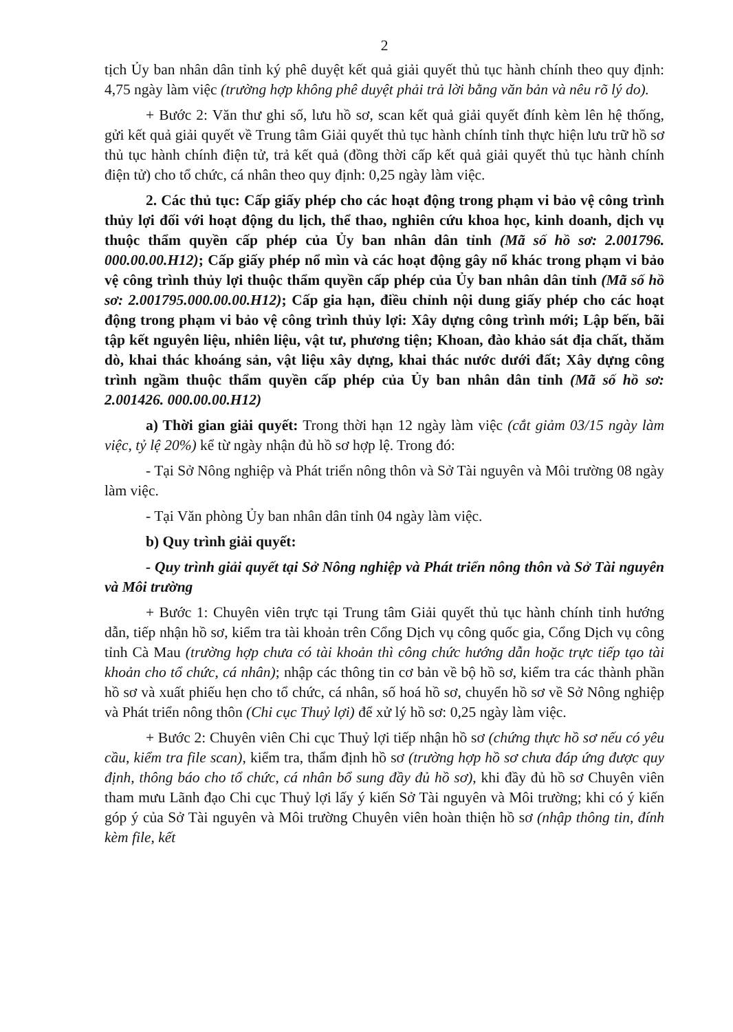2
tịch Ủy ban nhân dân tỉnh ký phê duyệt kết quả giải quyết thủ tục hành chính theo quy định: 4,75 ngày làm việc (trường hợp không phê duyệt phải trả lời bằng văn bản và nêu rõ lý do).
+ Bước 2: Văn thư ghi số, lưu hồ sơ, scan kết quả giải quyết đính kèm lên hệ thống, gửi kết quả giải quyết về Trung tâm Giải quyết thủ tục hành chính tỉnh thực hiện lưu trữ hồ sơ thủ tục hành chính điện tử, trả kết quả (đồng thời cấp kết quả giải quyết thủ tục hành chính điện tử) cho tổ chức, cá nhân theo quy định: 0,25 ngày làm việc.
2. Các thủ tục: Cấp giấy phép cho các hoạt động trong phạm vi bảo vệ công trình thủy lợi đối với hoạt động du lịch, thể thao, nghiên cứu khoa học, kinh doanh, dịch vụ thuộc thẩm quyền cấp phép của Ủy ban nhân dân tỉnh (Mã số hồ sơ: 2.001796. 000.00.00.H12); Cấp giấy phép nổ mìn và các hoạt động gây nổ khác trong phạm vi bảo vệ công trình thủy lợi thuộc thẩm quyền cấp phép của Ủy ban nhân dân tỉnh (Mã số hồ sơ: 2.001795.000.00.00.H12); Cấp gia hạn, điều chỉnh nội dung giấy phép cho các hoạt động trong phạm vi bảo vệ công trình thủy lợi: Xây dựng công trình mới; Lập bến, bãi tập kết nguyên liệu, nhiên liệu, vật tư, phương tiện; Khoan, đào khảo sát địa chất, thăm dò, khai thác khoáng sản, vật liệu xây dựng, khai thác nước dưới đất; Xây dựng công trình ngầm thuộc thẩm quyền cấp phép của Ủy ban nhân dân tỉnh (Mã số hồ sơ: 2.001426. 000.00.00.H12)
a) Thời gian giải quyết: Trong thời hạn 12 ngày làm việc (cắt giảm 03/15 ngày làm việc, tỷ lệ 20%) kể từ ngày nhận đủ hồ sơ hợp lệ. Trong đó:
- Tại Sở Nông nghiệp và Phát triển nông thôn và Sở Tài nguyên và Môi trường 08 ngày làm việc.
- Tại Văn phòng Ủy ban nhân dân tỉnh 04 ngày làm việc.
b) Quy trình giải quyết:
- Quy trình giải quyết tại Sở Nông nghiệp và Phát triển nông thôn và Sở Tài nguyên và Môi trường
+ Bước 1: Chuyên viên trực tại Trung tâm Giải quyết thủ tục hành chính tỉnh hướng dẫn, tiếp nhận hồ sơ, kiểm tra tài khoản trên Cổng Dịch vụ công quốc gia, Cổng Dịch vụ công tỉnh Cà Mau (trường hợp chưa có tài khoản thì công chức hướng dẫn hoặc trực tiếp tạo tài khoản cho tổ chức, cá nhân); nhập các thông tin cơ bản về bộ hồ sơ, kiểm tra các thành phần hồ sơ và xuất phiếu hẹn cho tổ chức, cá nhân, số hoá hồ sơ, chuyển hồ sơ về Sở Nông nghiệp và Phát triển nông thôn (Chi cục Thuỷ lợi) để xử lý hồ sơ: 0,25 ngày làm việc.
+ Bước 2: Chuyên viên Chi cục Thuỷ lợi tiếp nhận hồ sơ (chứng thực hồ sơ nếu có yêu cầu, kiểm tra file scan), kiểm tra, thẩm định hồ sơ (trường hợp hồ sơ chưa đáp ứng được quy định, thông báo cho tổ chức, cá nhân bổ sung đầy đủ hồ sơ), khi đầy đủ hồ sơ Chuyên viên tham mưu Lãnh đạo Chi cục Thuỷ lợi lấy ý kiến Sở Tài nguyên và Môi trường; khi có ý kiến góp ý của Sở Tài nguyên và Môi trường Chuyên viên hoàn thiện hồ sơ (nhập thông tin, đính kèm file, kết